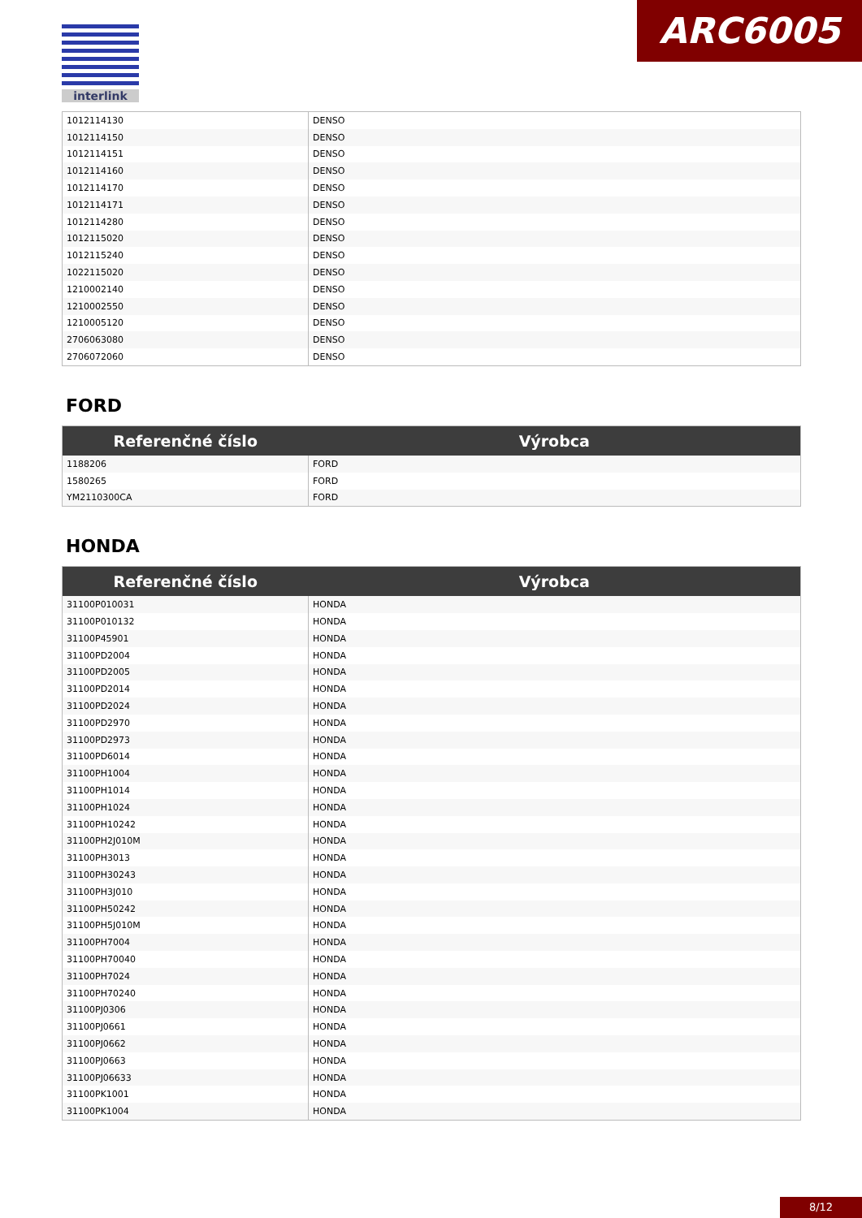ARC6005
interlink
| 1012114130 | DENSO |
| 1012114150 | DENSO |
| 1012114151 | DENSO |
| 1012114160 | DENSO |
| 1012114170 | DENSO |
| 1012114171 | DENSO |
| 1012114280 | DENSO |
| 1012115020 | DENSO |
| 1012115240 | DENSO |
| 1022115020 | DENSO |
| 1210002140 | DENSO |
| 1210002550 | DENSO |
| 1210005120 | DENSO |
| 2706063080 | DENSO |
| 2706072060 | DENSO |
FORD
| Referenčné číslo | Výrobca |
| --- | --- |
| 1188206 | FORD |
| 1580265 | FORD |
| YM2110300CA | FORD |
HONDA
| Referenčné číslo | Výrobca |
| --- | --- |
| 31100P010031 | HONDA |
| 31100P010132 | HONDA |
| 31100P45901 | HONDA |
| 31100PD2004 | HONDA |
| 31100PD2005 | HONDA |
| 31100PD2014 | HONDA |
| 31100PD2024 | HONDA |
| 31100PD2970 | HONDA |
| 31100PD2973 | HONDA |
| 31100PD6014 | HONDA |
| 31100PH1004 | HONDA |
| 31100PH1014 | HONDA |
| 31100PH1024 | HONDA |
| 31100PH10242 | HONDA |
| 31100PH2J010M | HONDA |
| 31100PH3013 | HONDA |
| 31100PH30243 | HONDA |
| 31100PH3J010 | HONDA |
| 31100PH50242 | HONDA |
| 31100PH5J010M | HONDA |
| 31100PH7004 | HONDA |
| 31100PH70040 | HONDA |
| 31100PH7024 | HONDA |
| 31100PH70240 | HONDA |
| 31100PJ0306 | HONDA |
| 31100PJ0661 | HONDA |
| 31100PJ0662 | HONDA |
| 31100PJ0663 | HONDA |
| 31100PJ06633 | HONDA |
| 31100PK1001 | HONDA |
| 31100PK1004 | HONDA |
8/12